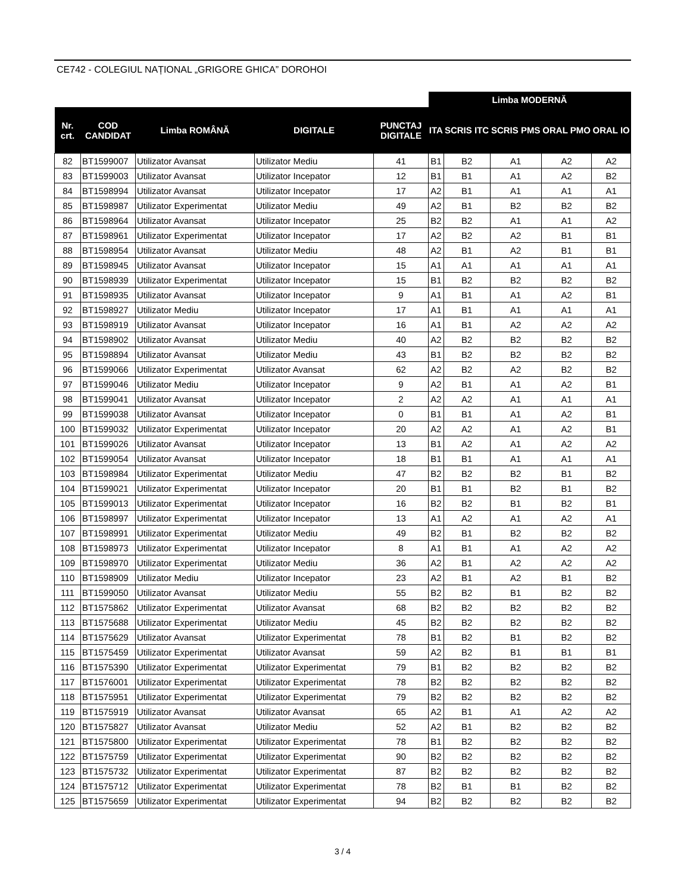CE742 - COLEGIUL NAȚIONAL „GRIGORE GHICA” DOROHOI
| | | | | | Limba MODERNĂ | | | | |
| --- | --- | --- | --- | --- | --- | --- | --- | --- | --- |
| Nr. crt. | COD CANDIDAT | Limba ROMÂNĂ | DIGITALE | PUNCTAJ DIGITALE | ITA | SCRIS ITC | SCRIS PMS | ORAL PMO | ORAL IO |
| 82 | BT1599007 | Utilizator Avansat | Utilizator Mediu | 41 | B1 | B2 | A1 | A2 | A2 |
| 83 | BT1599003 | Utilizator Avansat | Utilizator Incepator | 12 | B1 | B1 | A1 | A2 | B2 |
| 84 | BT1598994 | Utilizator Avansat | Utilizator Incepator | 17 | A2 | B1 | A1 | A1 | A1 |
| 85 | BT1598987 | Utilizator Experimentat | Utilizator Mediu | 49 | A2 | B1 | B2 | B2 | B2 |
| 86 | BT1598964 | Utilizator Avansat | Utilizator Incepator | 25 | B2 | B2 | A1 | A1 | A2 |
| 87 | BT1598961 | Utilizator Experimentat | Utilizator Incepator | 17 | A2 | B2 | A2 | B1 | B1 |
| 88 | BT1598954 | Utilizator Avansat | Utilizator Mediu | 48 | A2 | B1 | A2 | B1 | B1 |
| 89 | BT1598945 | Utilizator Avansat | Utilizator Incepator | 15 | A1 | A1 | A1 | A1 | A1 |
| 90 | BT1598939 | Utilizator Experimentat | Utilizator Incepator | 15 | B1 | B2 | B2 | B2 | B2 |
| 91 | BT1598935 | Utilizator Avansat | Utilizator Incepator | 9 | A1 | B1 | A1 | A2 | B1 |
| 92 | BT1598927 | Utilizator Mediu | Utilizator Incepator | 17 | A1 | B1 | A1 | A1 | A1 |
| 93 | BT1598919 | Utilizator Avansat | Utilizator Incepator | 16 | A1 | B1 | A2 | A2 | A2 |
| 94 | BT1598902 | Utilizator Avansat | Utilizator Mediu | 40 | A2 | B2 | B2 | B2 | B2 |
| 95 | BT1598894 | Utilizator Avansat | Utilizator Mediu | 43 | B1 | B2 | B2 | B2 | B2 |
| 96 | BT1599066 | Utilizator Experimentat | Utilizator Avansat | 62 | A2 | B2 | A2 | B2 | B2 |
| 97 | BT1599046 | Utilizator Mediu | Utilizator Incepator | 9 | A2 | B1 | A1 | A2 | B1 |
| 98 | BT1599041 | Utilizator Avansat | Utilizator Incepator | 2 | A2 | A2 | A1 | A1 | A1 |
| 99 | BT1599038 | Utilizator Avansat | Utilizator Incepator | 0 | B1 | B1 | A1 | A2 | B1 |
| 100 | BT1599032 | Utilizator Experimentat | Utilizator Incepator | 20 | A2 | A2 | A1 | A2 | B1 |
| 101 | BT1599026 | Utilizator Avansat | Utilizator Incepator | 13 | B1 | A2 | A1 | A2 | A2 |
| 102 | BT1599054 | Utilizator Avansat | Utilizator Incepator | 18 | B1 | B1 | A1 | A1 | A1 |
| 103 | BT1598984 | Utilizator Experimentat | Utilizator Mediu | 47 | B2 | B2 | B2 | B1 | B2 |
| 104 | BT1599021 | Utilizator Experimentat | Utilizator Incepator | 20 | B1 | B1 | B2 | B1 | B2 |
| 105 | BT1599013 | Utilizator Experimentat | Utilizator Incepator | 16 | B2 | B2 | B1 | B2 | B1 |
| 106 | BT1598997 | Utilizator Experimentat | Utilizator Incepator | 13 | A1 | A2 | A1 | A2 | A1 |
| 107 | BT1598991 | Utilizator Experimentat | Utilizator Mediu | 49 | B2 | B1 | B2 | B2 | B2 |
| 108 | BT1598973 | Utilizator Experimentat | Utilizator Incepator | 8 | A1 | B1 | A1 | A2 | A2 |
| 109 | BT1598970 | Utilizator Experimentat | Utilizator Mediu | 36 | A2 | B1 | A2 | A2 | A2 |
| 110 | BT1598909 | Utilizator Mediu | Utilizator Incepator | 23 | A2 | B1 | A2 | B1 | B2 |
| 111 | BT1599050 | Utilizator Avansat | Utilizator Mediu | 55 | B2 | B2 | B1 | B2 | B2 |
| 112 | BT1575862 | Utilizator Experimentat | Utilizator Avansat | 68 | B2 | B2 | B2 | B2 | B2 |
| 113 | BT1575688 | Utilizator Experimentat | Utilizator Mediu | 45 | B2 | B2 | B2 | B2 | B2 |
| 114 | BT1575629 | Utilizator Avansat | Utilizator Experimentat | 78 | B1 | B2 | B1 | B2 | B2 |
| 115 | BT1575459 | Utilizator Experimentat | Utilizator Avansat | 59 | A2 | B2 | B1 | B1 | B1 |
| 116 | BT1575390 | Utilizator Experimentat | Utilizator Experimentat | 79 | B1 | B2 | B2 | B2 | B2 |
| 117 | BT1576001 | Utilizator Experimentat | Utilizator Experimentat | 78 | B2 | B2 | B2 | B2 | B2 |
| 118 | BT1575951 | Utilizator Experimentat | Utilizator Experimentat | 79 | B2 | B2 | B2 | B2 | B2 |
| 119 | BT1575919 | Utilizator Avansat | Utilizator Avansat | 65 | A2 | B1 | A1 | A2 | A2 |
| 120 | BT1575827 | Utilizator Avansat | Utilizator Mediu | 52 | A2 | B1 | B2 | B2 | B2 |
| 121 | BT1575800 | Utilizator Experimentat | Utilizator Experimentat | 78 | B1 | B2 | B2 | B2 | B2 |
| 122 | BT1575759 | Utilizator Experimentat | Utilizator Experimentat | 90 | B2 | B2 | B2 | B2 | B2 |
| 123 | BT1575732 | Utilizator Experimentat | Utilizator Experimentat | 87 | B2 | B2 | B2 | B2 | B2 |
| 124 | BT1575712 | Utilizator Experimentat | Utilizator Experimentat | 78 | B2 | B1 | B1 | B2 | B2 |
| 125 | BT1575659 | Utilizator Experimentat | Utilizator Experimentat | 94 | B2 | B2 | B2 | B2 | B2 |
3 / 4